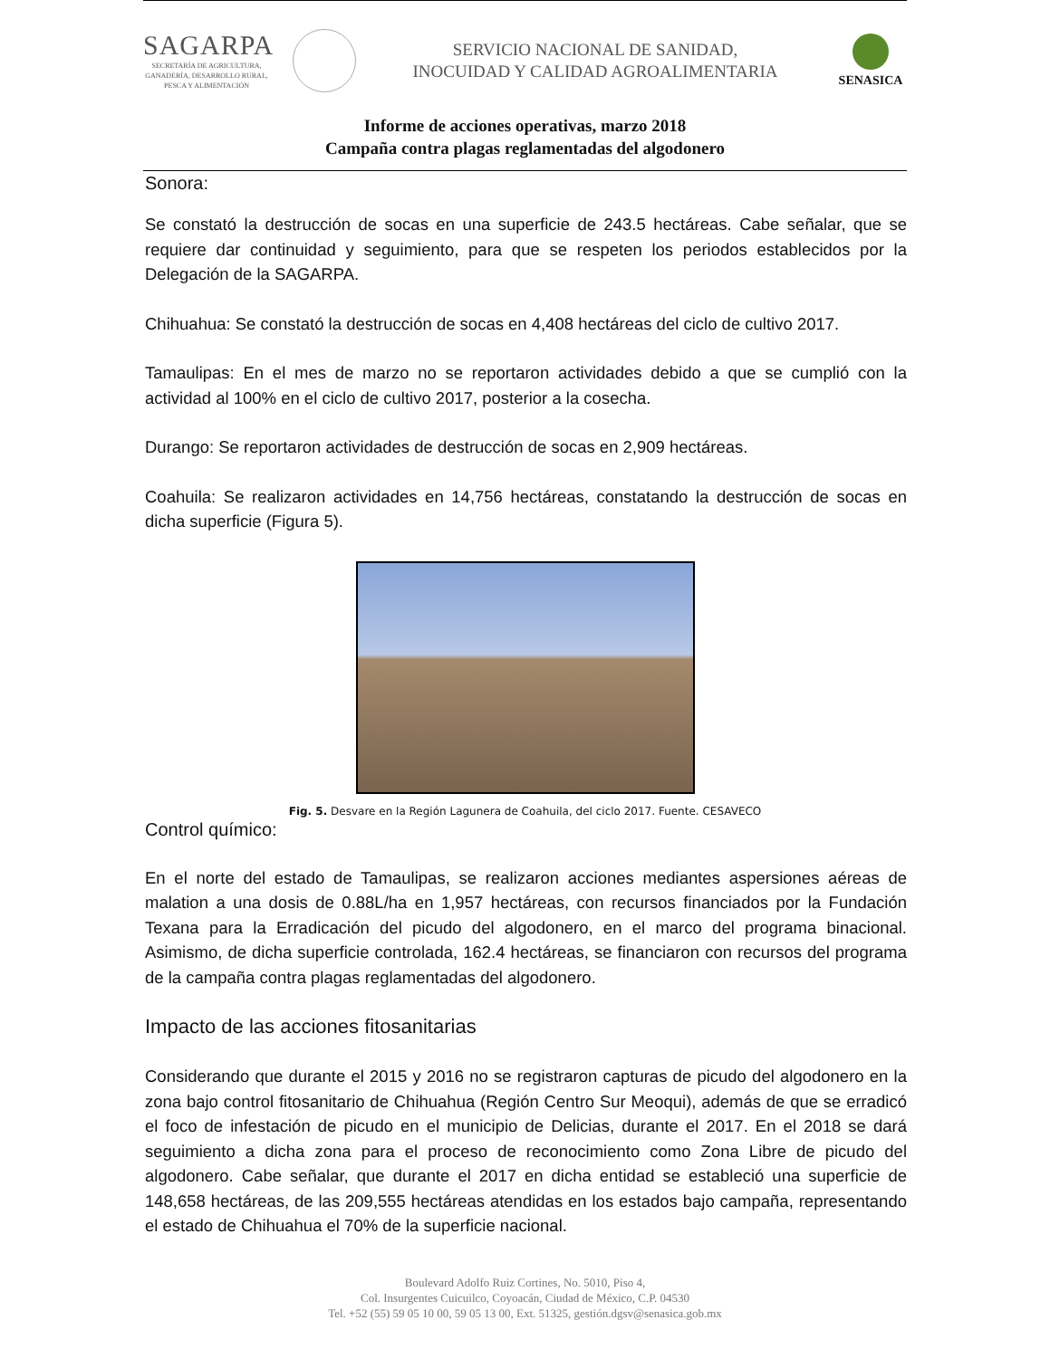SAGARPA
SECRETARÍA DE AGRICULTURA,
GANADERÍA, DESARROLLO RURAL,
PESCA Y ALIMENTACIÓN
SERVICIO NACIONAL DE SANIDAD,
INOCUIDAD Y CALIDAD AGROALIMENTARIA
SENASICA
Informe de acciones operativas, marzo 2018
Campaña contra plagas reglamentadas del algodonero
Sonora:
Se constató la destrucción de socas en una superficie de 243.5 hectáreas. Cabe señalar, que se requiere dar continuidad y seguimiento, para que se respeten los periodos establecidos por la Delegación de la SAGARPA.
Chihuahua: Se constató la destrucción de socas en 4,408 hectáreas del ciclo de cultivo 2017.
Tamaulipas: En el mes de marzo no se reportaron actividades debido a que se cumplió con la actividad al 100% en el ciclo de cultivo 2017, posterior a la cosecha.
Durango: Se reportaron actividades de destrucción de socas en 2,909 hectáreas.
Coahuila: Se realizaron actividades en 14,756 hectáreas, constatando la destrucción de socas en dicha superficie (Figura 5).
Fig. 5. Desvare en la Región Lagunera de Coahuila, del ciclo 2017. Fuente. CESAVECO
Control químico:
En el norte del estado de Tamaulipas, se realizaron acciones mediantes aspersiones aéreas de malation a una dosis de 0.88L/ha en 1,957 hectáreas, con recursos financiados por la Fundación Texana para la Erradicación del picudo del algodonero, en el marco del programa binacional. Asimismo, de dicha superficie controlada, 162.4 hectáreas, se financiaron con recursos del programa de la campaña contra plagas reglamentadas del algodonero.
Impacto de las acciones fitosanitarias
Considerando que durante el 2015 y 2016 no se registraron capturas de picudo del algodonero en la zona bajo control fitosanitario de Chihuahua (Región Centro Sur Meoqui), además de que se erradicó el foco de infestación de picudo en el municipio de Delicias, durante el 2017. En el 2018 se dará seguimiento a dicha zona para el proceso de reconocimiento como Zona Libre de picudo del algodonero. Cabe señalar, que durante el 2017 en dicha entidad se estableció una superficie de 148,658 hectáreas, de las 209,555 hectáreas atendidas en los estados bajo campaña, representando el estado de Chihuahua el 70% de la superficie nacional.
Boulevard Adolfo Ruiz Cortines, No. 5010, Piso 4,
Col. Insurgentes Cuicuilco, Coyoacán, Ciudad de México, C.P. 04530
Tel. +52 (55) 59 05 10 00, 59 05 13 00, Ext. 51325, gestión.dgsv@senasica.gob.mx